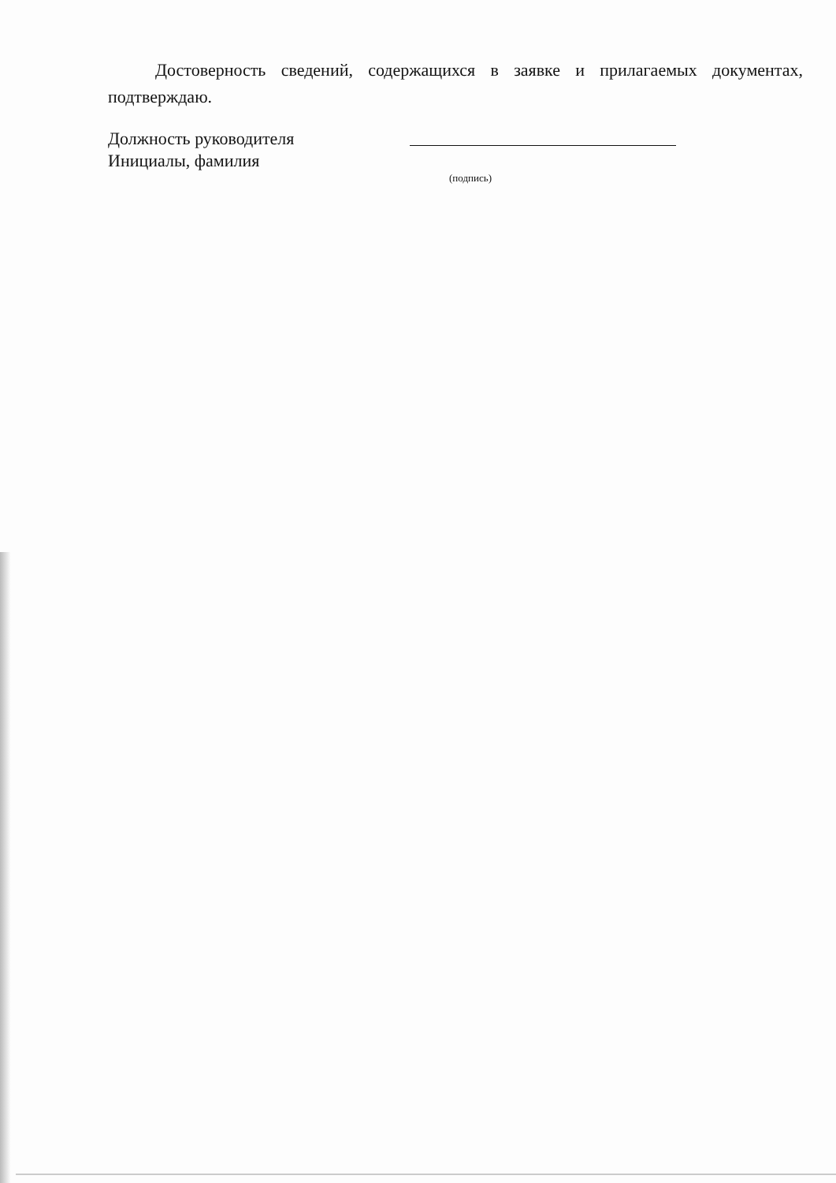Достоверность сведений, содержащихся в заявке и прилагаемых документах, подтверждаю.
Должность руководителя
Инициалы, фамилия
(подпись)